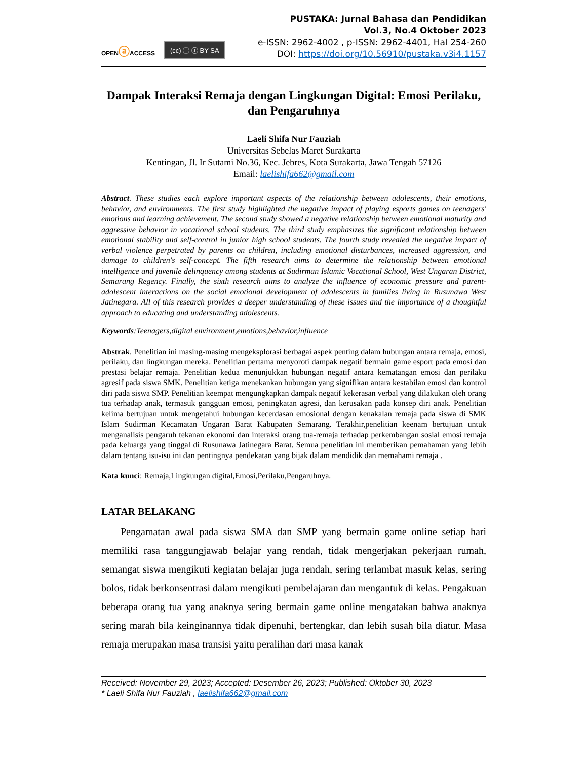OPENⓐACCESS
(cc) ⓘ ⓢ BY SA
PUSTAKA: Jurnal Bahasa dan Pendidikan
Vol.3, No.4 Oktober 2023
e-ISSN: 2962-4002 , p-ISSN: 2962-4401, Hal 254-260
DOI: https://doi.org/10.56910/pustaka.v3i4.1157
Dampak Interaksi Remaja dengan Lingkungan Digital: Emosi Perilaku, dan Pengaruhnya
Laeli Shifa Nur Fauziah
Universitas Sebelas Maret Surakarta
Kentingan, Jl. Ir Sutami No.36, Kec. Jebres, Kota Surakarta, Jawa Tengah 57126
Email: laelishifa662@gmail.com
Abstract. These studies each explore important aspects of the relationship between adolescents, their emotions, behavior, and environments. The first study highlighted the negative impact of playing esports games on teenagers' emotions and learning achievement. The second study showed a negative relationship between emotional maturity and aggressive behavior in vocational school students. The third study emphasizes the significant relationship between emotional stability and self-control in junior high school students. The fourth study revealed the negative impact of verbal violence perpetrated by parents on children, including emotional disturbances, increased aggression, and damage to children's self-concept. The fifth research aims to determine the relationship between emotional intelligence and juvenile delinquency among students at Sudirman Islamic Vocational School, West Ungaran District, Semarang Regency. Finally, the sixth research aims to analyze the influence of economic pressure and parent-adolescent interactions on the social emotional development of adolescents in families living in Rusunawa West Jatinegara. All of this research provides a deeper understanding of these issues and the importance of a thoughtful approach to educating and understanding adolescents.
Keywords:Teenagers,digital environment,emotions,behavior,influence
Abstrak. Penelitian ini masing-masing mengeksplorasi berbagai aspek penting dalam hubungan antara remaja, emosi, perilaku, dan lingkungan mereka. Penelitian pertama menyoroti dampak negatif bermain game esport pada emosi dan prestasi belajar remaja. Penelitian kedua menunjukkan hubungan negatif antara kematangan emosi dan perilaku agresif pada siswa SMK. Penelitian ketiga menekankan hubungan yang signifikan antara kestabilan emosi dan kontrol diri pada siswa SMP. Penelitian keempat mengungkapkan dampak negatif kekerasan verbal yang dilakukan oleh orang tua terhadap anak, termasuk gangguan emosi, peningkatan agresi, dan kerusakan pada konsep diri anak. Penelitian kelima bertujuan untuk mengetahui hubungan kecerdasan emosional dengan kenakalan remaja pada siswa di SMK Islam Sudirman Kecamatan Ungaran Barat Kabupaten Semarang. Terakhir,penelitian keenam bertujuan untuk menganalisis pengaruh tekanan ekonomi dan interaksi orang tua-remaja terhadap perkembangan sosial emosi remaja pada keluarga yang tinggal di Rusunawa Jatinegara Barat. Semua penelitian ini memberikan pemahaman yang lebih dalam tentang isu-isu ini dan pentingnya pendekatan yang bijak dalam mendidik dan memahami remaja .
Kata kunci: Remaja,Lingkungan digital,Emosi,Perilaku,Pengaruhnya.
LATAR BELAKANG
Pengamatan awal pada siswa SMA dan SMP yang bermain game online setiap hari memiliki rasa tanggungjawab belajar yang rendah, tidak mengerjakan pekerjaan rumah, semangat siswa mengikuti kegiatan belajar juga rendah, sering terlambat masuk kelas, sering bolos, tidak berkonsentrasi dalam mengikuti pembelajaran dan mengantuk di kelas. Pengakuan beberapa orang tua yang anaknya sering bermain game online mengatakan bahwa anaknya sering marah bila keinginannya tidak dipenuhi, bertengkar, dan lebih susah bila diatur. Masa remaja merupakan masa transisi yaitu peralihan dari masa kanak
Received: November 29, 2023; Accepted: Desember 26, 2023; Published: Oktober 30, 2023
* Laeli Shifa Nur Fauziah , laelishifa662@gmail.com